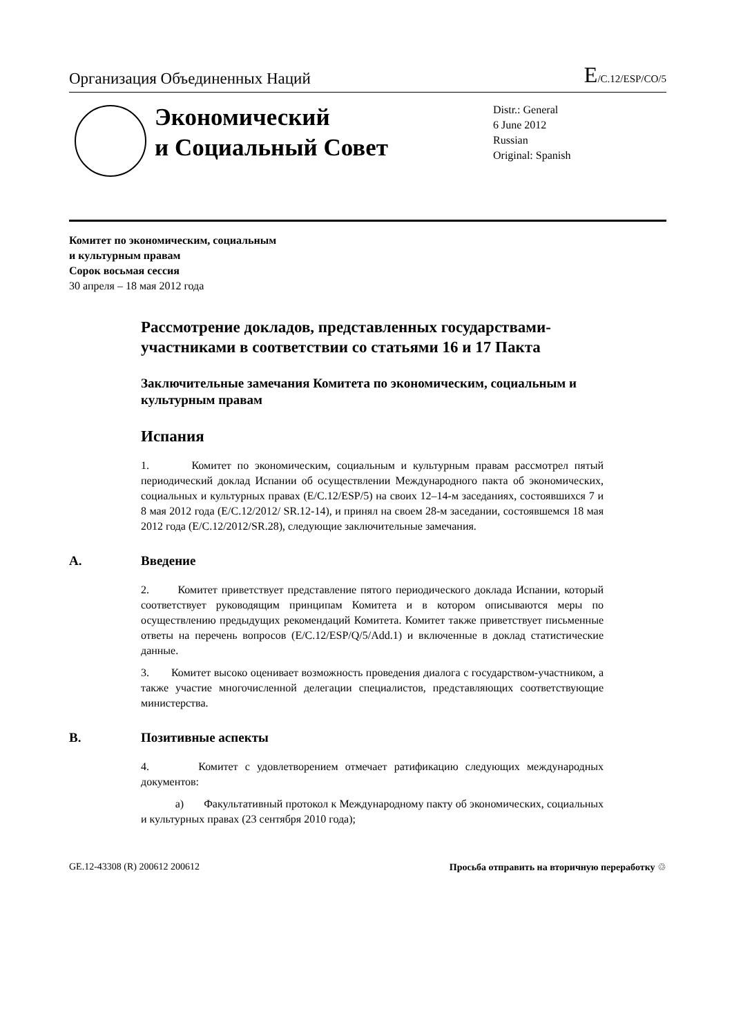Организация Объединенных Наций
E/C.12/ESP/CO/5
Экономический
и Социальный Совет
Distr.: General
6 June 2012
Russian
Original: Spanish
Комитет по экономическим, социальным
и культурным правам
Сорок восьмая сессия
30 апреля – 18 мая 2012 года
Рассмотрение докладов, представленных государствами-участниками в соответствии со статьями 16 и 17 Пакта
Заключительные замечания Комитета по экономическим, социальным и культурным правам
Испания
1. Комитет по экономическим, социальным и культурным правам рассмотрел пятый периодический доклад Испании об осуществлении Международного пакта об экономических, социальных и культурных правах (E/C.12/ESP/5) на своих 12–14-м заседаниях, состоявшихся 7 и 8 мая 2012 года (E/C.12/2012/ SR.12-14), и принял на своем 28-м заседании, состоявшемся 18 мая 2012 года (E/C.12/2012/SR.28), следующие заключительные замечания.
A. Введение
2. Комитет приветствует представление пятого периодического доклада Испании, который соответствует руководящим принципам Комитета и в котором описываются меры по осуществлению предыдущих рекомендаций Комитета. Комитет также приветствует письменные ответы на перечень вопросов (E/C.12/ESP/Q/5/Add.1) и включенные в доклад статистические данные.
3. Комитет высоко оценивает возможность проведения диалога с государством-участником, а также участие многочисленной делегации специалистов, представляющих соответствующие министерства.
B. Позитивные аспекты
4. Комитет с удовлетворением отмечает ратификацию следующих международных документов:
a) Факультативный протокол к Международному пакту об экономических, социальных и культурных правах (23 сентября 2010 года);
GE.12-43308 (R) 200612 200612 Просьба отправить на вторичную переработку ♲